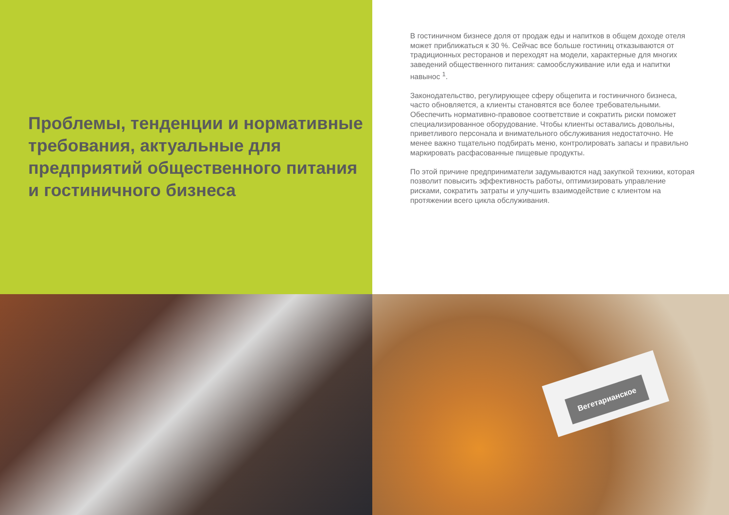Проблемы, тенденции и нормативные требования, актуальные для предприятий общественного питания и гостиничного бизнеса
В гостиничном бизнесе доля от продаж еды и напитков в общем доходе отеля может приближаться к 30 %. Сейчас все больше гостиниц отказываются от традиционных ресторанов и переходят на модели, характерные для многих заведений общественного питания: самообслуживание или еда и напитки навынос <sup>1</sup>.
Законодательство, регулирующее сферу общепита и гостиничного бизнеса, часто обновляется, а клиенты становятся все более требовательными. Обеспечить нормативно-правовое соответствие и сократить риски поможет специализированное оборудование. Чтобы клиенты оставались довольны, приветливого персонала и внимательного обслуживания недостаточно. Не менее важно тщательно подбирать меню, контролировать запасы и правильно маркировать расфасованные пищевые продукты.
По этой причине предприниматели задумываются над закупкой техники, которая позволит повысить эффективность работы, оптимизировать управление рисками, сократить затраты и улучшить взаимодействие с клиентом на протяжении всего цикла обслуживания.
Вегетарианское